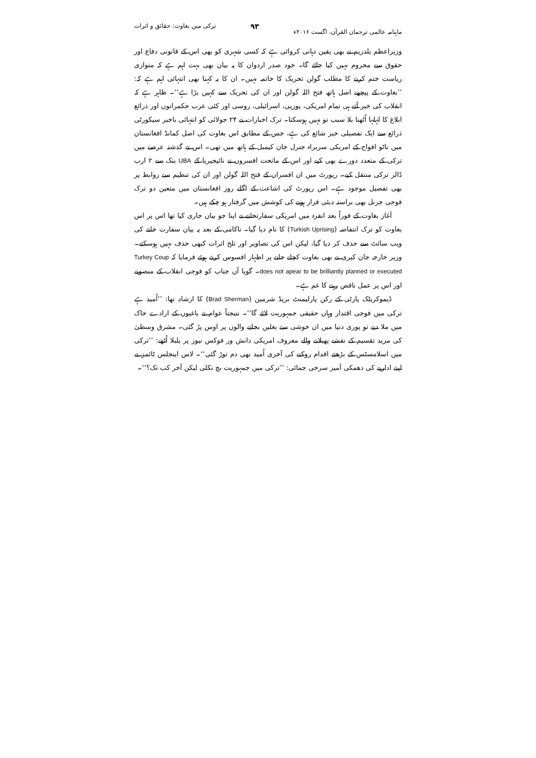ماہنامہ عالمی ترجمان القرآن، اگست ۲۰۱۶ء ۹۳ ترکی میں بغاوت: حقائق و اثرات
وزیراعظم یلدریم نے بھی یقین دہانی کروائی ہے کہ کسی شہری کو بھی اس کے قانونی دفاع اور حقوق سے محروم نہیں کیا جائے گا۔ خود صدر اردوان کا یہ بیان بھی بہت اہم ہے کہ متوازی ریاست ختم کرنے کا مطلب گولن تحریک کا خاتمہ نہیں۔ ان کا یہ کہنا بھی انتہائی اہم ہے کہ: ’’بغاوت کے پیچھے اصل ہاتھ فتح اللہ گولن اور ان کی تحریک سے کہیں بڑا ہے‘‘۔ ظاہر ہے کہ انقلاب کی خبر آتے ہی تمام امریکی، یورپی، اسرائیلی، روسی اور کئی عرب حکمرانوں اور ذرائع ابلاغ کا لہلہا اُٹھنا بلا سبب تو نہیں ہوسکتا۔ ترک اخبارات نے ۲۴ جولائی کو انتہائی باخبر سیکورٹی ذرائع سے ایک تفصیلی خبر شائع کی ہے، جس کے مطابق اس بغاوت کی اصل کمانڈ افغانستان میں ناٹو افواج کے امریکی سربراہ جنرل جان کیمبل کے ہاتھ میں تھی۔ اس نے گذشتہ عرصے میں ترکی کے متعدد دورے بھی کیے اور اس کے ماتحت افسروں نے نائیجیریا کے UBA بنک سے ۲ ارب ڈالر ترکی منتقل کیے۔ رپورٹ میں ان افسران کے فتح اللہ گولن اور ان کی تنظیم سے روابط پر بھی تفصیل موجود ہے۔ اس رپورٹ کی اشاعت کے اگلے روز افغانستان میں متعین دو ترک فوجی جرنل بھی براستہ دبئی فرار ہونے کی کوشش میں گرفتار ہو چکے ہیں۔
آغاز بغاوت کے فوراً بعد انقرہ میں امریکی سفارتخانے نے اپنا جو بیان جاری کیا تھا اس پر اس بغاوت کو ترک انتفاضہ (Turkish Uprising) کا نام دیا گیا۔ ناکامی کے بعد یہ بیان سفارت خانے کی ویب سائٹ سے حذف کر دیا گیا، لیکن اس کی تصاویر اور تلخ اثرات کبھی حذف نہیں ہوسکتے۔ وزیر خارجہ جان کیری نے بھی بغاوت کچلے جانے پر اظہار افسوس کرتے ہوئے فرمایا کہ Turkey Coup does not apear to be brilliantly planned or executed۔ گویا آں جناب کو فوجی انقلاب کے منصوبے اور اس پر عمل ناقص رہنے کا غم ہے۔
ڈیموکریٹک پارٹی کے رکن پارلیمنٹ بریڈ شرمین (Brad Sherman) کا ارشاد تھا: ’’اُمید ہے ترکی میں فوجی اقتدار وہاں حقیقی جمہوریت لائے گا‘‘۔ نتیجتاً عوام نے باغیوں کے ارادے خاک میں ملا دیے تو پوری دنیا میں ان خوشی سے بغلیں بجانے والوں پر اوس پڑ گئی۔ مشرق وسطیٰ کی مزید تقسیم کے نقشے پھیلانے والے معروف امریکی دانش ور فوکس نیوز پر بلبلا اُٹھے: ’’ترکی میں اسلامسٹس کے بڑھتے اقدام روکنے کی آخری اُمید بھی دم توڑ گئی‘‘۔ لاس اینجلس ٹائمز نے اپنے اداریے کی دھمکی آمیز سرخی جمائی: ’’ترکی میں جمہوریت بچ نکلی لیکن آخر کب تک؟‘‘۔